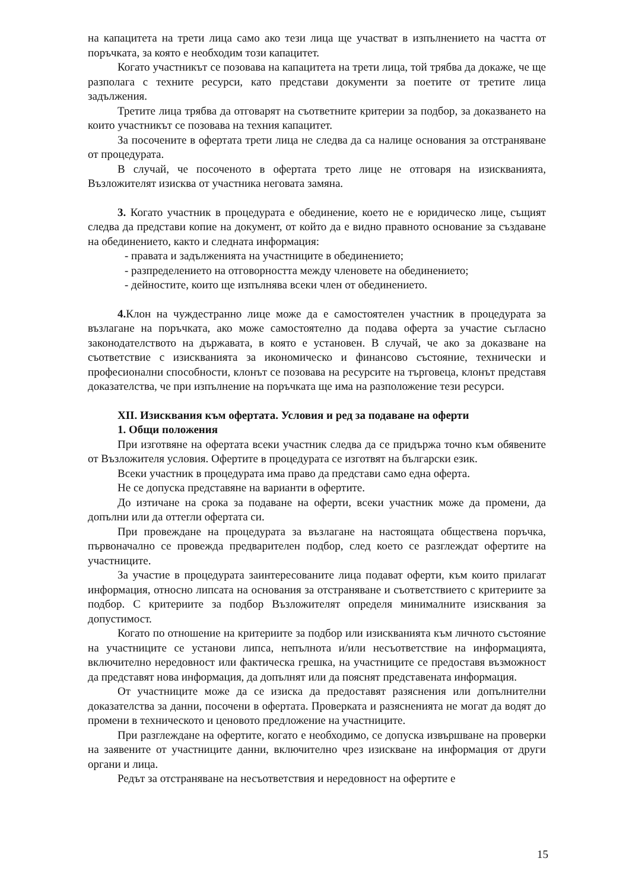на капацитета на трети лица само ако тези лица ще участват в изпълнението на частта от поръчката, за която е необходим този капацитет.
Когато участникът се позовава на капацитета на трети лица, той трябва да докаже, че ще разполага с техните ресурси, като представи документи за поетите от третите лица задължения.
Третите лица трябва да отговарят на съответните критерии за подбор, за доказването на които участникът се позовава на техния капацитет.
За посочените в офертата трети лица не следва да са налице основания за отстраняване от процедурата.
В случай, че посоченото в офертата трето лице не отговаря на изискванията, Възложителят изисква от участника неговата замяна.
3. Когато участник в процедурата е обединение, което не е юридическо лице, същият следва да представи копие на документ, от който да е видно правното основание за създаване на обединението, както и следната информация:
- правата и задълженията на участниците в обединението;
- разпределението на отговорността между членовете на обединението;
- дейностите, които ще изпълнява всеки член от обединението.
4. Клон на чуждестранно лице може да е самостоятелен участник в процедурата за възлагане на поръчката, ако може самостоятелно да подава оферта за участие съгласно законодателството на държавата, в която е установен. В случай, че ако за доказване на съответствие с изискванията за икономическо и финансово състояние, технически и професионални способности, клонът се позовава на ресурсите на търговеца, клонът представя доказателства, че при изпълнение на поръчката ще има на разположение тези ресурси.
XII. Изисквания към офертата. Условия и ред за подаване на оферти
1. Общи положения
При изготвяне на офертата всеки участник следва да се придържа точно към обявените от Възложителя условия. Офертите в процедурата се изготвят на български език.
Всеки участник в процедурата има право да представи само една оферта.
Не се допуска представяне на варианти в офертите.
До изтичане на срока за подаване на оферти, всеки участник може да промени, да допълни или да оттегли офертата си.
При провеждане на процедурата за възлагане на настоящата обществена поръчка, първоначално се провежда предварителен подбор, след което се разглеждат офертите на участниците.
За участие в процедурата заинтересованите лица подават оферти, към които прилагат информация, относно липсата на основания за отстраняване и съответствието с критериите за подбор. С критериите за подбор Възложителят определя минималните изисквания за допустимост.
Когато по отношение на критериите за подбор или изискванията към личното състояние на участниците се установи липса, непълнота и/или несъответствие на информацията, включително нередовност или фактическа грешка, на участниците се предоставя възможност да представят нова информация, да допълнят или да пояснят представената информация.
От участниците може да се изиска да предоставят разяснения или допълнителни доказателства за данни, посочени в офертата. Проверката и разясненията не могат да водят до промени в техническото и ценовото предложение на участниците.
При разглеждане на офертите, когато е необходимо, се допуска извършване на проверки на заявените от участниците данни, включително чрез изискване на информация от други органи и лица.
Редът за отстраняване на несъответствия и нередовност на офертите е
15